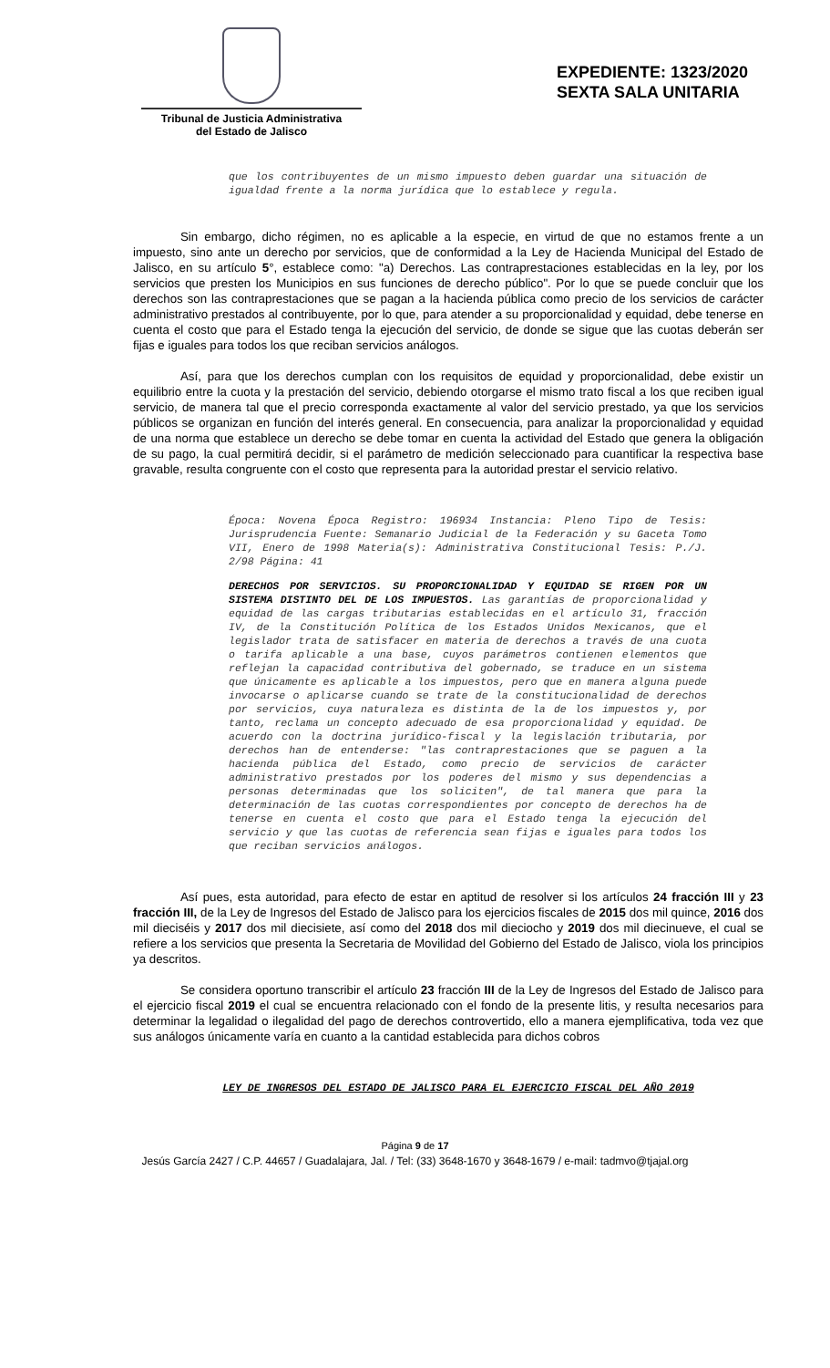Tribunal de Justicia Administrativa
del Estado de Jalisco
EXPEDIENTE: 1323/2020
SEXTA SALA UNITARIA
que los contribuyentes de un mismo impuesto deben guardar una situación de igualdad frente a la norma jurídica que lo establece y regula.
Sin embargo, dicho régimen, no es aplicable a la especie, en virtud de que no estamos frente a un impuesto, sino ante un derecho por servicios, que de conformidad a la Ley de Hacienda Municipal del Estado de Jalisco, en su artículo 5°, establece como: "a) Derechos. Las contraprestaciones establecidas en la ley, por los servicios que presten los Municipios en sus funciones de derecho público". Por lo que se puede concluir que los derechos son las contraprestaciones que se pagan a la hacienda pública como precio de los servicios de carácter administrativo prestados al contribuyente, por lo que, para atender a su proporcionalidad y equidad, debe tenerse en cuenta el costo que para el Estado tenga la ejecución del servicio, de donde se sigue que las cuotas deberán ser fijas e iguales para todos los que reciban servicios análogos.
Así, para que los derechos cumplan con los requisitos de equidad y proporcionalidad, debe existir un equilibrio entre la cuota y la prestación del servicio, debiendo otorgarse el mismo trato fiscal a los que reciben igual servicio, de manera tal que el precio corresponda exactamente al valor del servicio prestado, ya que los servicios públicos se organizan en función del interés general. En consecuencia, para analizar la proporcionalidad y equidad de una norma que establece un derecho se debe tomar en cuenta la actividad del Estado que genera la obligación de su pago, la cual permitirá decidir, si el parámetro de medición seleccionado para cuantificar la respectiva base gravable, resulta congruente con el costo que representa para la autoridad prestar el servicio relativo.
Época: Novena Época Registro: 196934 Instancia: Pleno Tipo de Tesis: Jurisprudencia Fuente: Semanario Judicial de la Federación y su Gaceta Tomo VII, Enero de 1998 Materia(s): Administrativa Constitucional Tesis: P./J. 2/98 Página: 41
DERECHOS POR SERVICIOS. SU PROPORCIONALIDAD Y EQUIDAD SE RIGEN POR UN SISTEMA DISTINTO DEL DE LOS IMPUESTOS. Las garantías de proporcionalidad y equidad de las cargas tributarias establecidas en el artículo 31, fracción IV, de la Constitución Política de los Estados Unidos Mexicanos, que el legislador trata de satisfacer en materia de derechos a través de una cuota o tarifa aplicable a una base, cuyos parámetros contienen elementos que reflejan la capacidad contributiva del gobernado, se traduce en un sistema que únicamente es aplicable a los impuestos, pero que en manera alguna puede invocarse o aplicarse cuando se trate de la constitucionalidad de derechos por servicios, cuya naturaleza es distinta de la de los impuestos y, por tanto, reclama un concepto adecuado de esa proporcionalidad y equidad. De acuerdo con la doctrina jurídico-fiscal y la legislación tributaria, por derechos han de entenderse: "las contraprestaciones que se paguen a la hacienda pública del Estado, como precio de servicios de carácter administrativo prestados por los poderes del mismo y sus dependencias a personas determinadas que los soliciten", de tal manera que para la determinación de las cuotas correspondientes por concepto de derechos ha de tenerse en cuenta el costo que para el Estado tenga la ejecución del servicio y que las cuotas de referencia sean fijas e iguales para todos los que reciban servicios análogos.
Así pues, esta autoridad, para efecto de estar en aptitud de resolver si los artículos 24 fracción III y 23 fracción III, de la Ley de Ingresos del Estado de Jalisco para los ejercicios fiscales de 2015 dos mil quince, 2016 dos mil dieciséis y 2017 dos mil diecisiete, así como del 2018 dos mil dieciocho y 2019 dos mil diecinueve, el cual se refiere a los servicios que presenta la Secretaria de Movilidad del Gobierno del Estado de Jalisco, viola los principios ya descritos.
Se considera oportuno transcribir el artículo 23 fracción III de la Ley de Ingresos del Estado de Jalisco para el ejercicio fiscal 2019 el cual se encuentra relacionado con el fondo de la presente litis, y resulta necesarios para determinar la legalidad o ilegalidad del pago de derechos controvertido, ello a manera ejemplificativa, toda vez que sus análogos únicamente varía en cuanto a la cantidad establecida para dichos cobros
LEY DE INGRESOS DEL ESTADO DE JALISCO PARA EL EJERCICIO FISCAL DEL AÑO 2019
Página 9 de 17
Jesús García 2427 / C.P. 44657 / Guadalajara, Jal. / Tel: (33) 3648-1670 y 3648-1679 / e-mail: tadmvo@tjajal.org